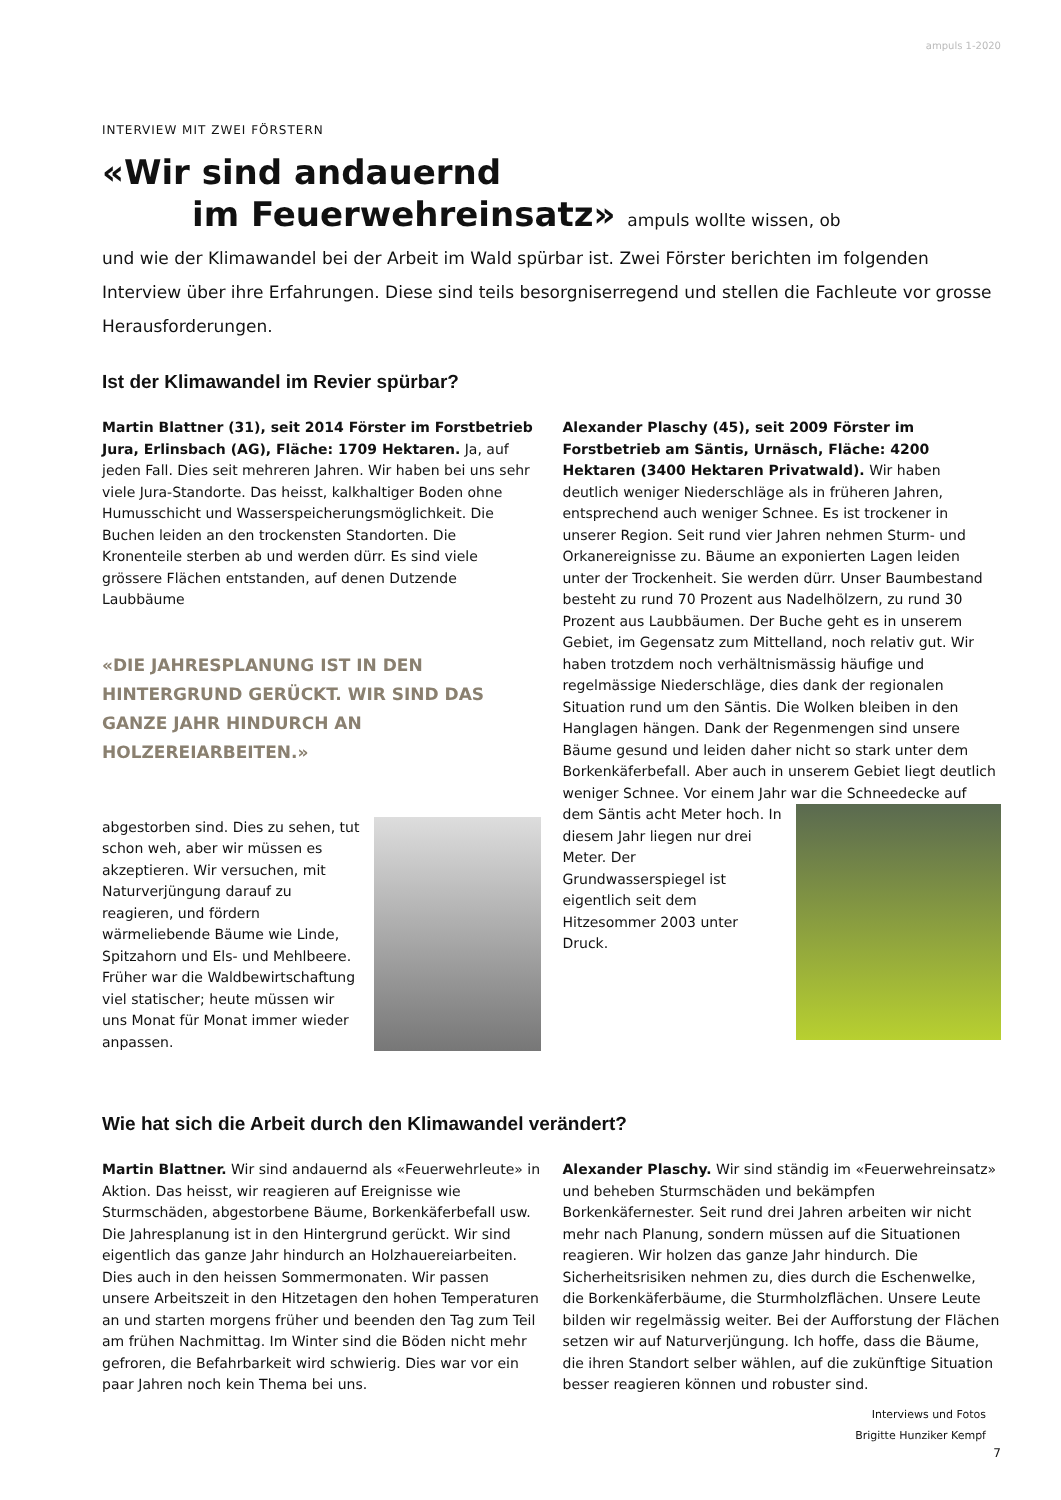ampuls 1-2020
INTERVIEW MIT ZWEI FÖRSTERN
«Wir sind andauernd
im Feuerwehreinsatz» ampuls wollte wissen, ob
und wie der Klimawandel bei der Arbeit im Wald spürbar ist. Zwei Förster berichten im folgenden Interview über ihre Erfahrungen. Diese sind teils besorgniserregend und stellen die Fachleute vor grosse Herausforderungen.
Ist der Klimawandel im Revier spürbar?
Martin Blattner (31), seit 2014 Förster im Forstbetrieb Jura, Erlinsbach (AG), Fläche: 1709 Hektaren. Ja, auf jeden Fall. Dies seit mehreren Jahren. Wir haben bei uns sehr viele Jura-Standorte. Das heisst, kalkhaltiger Boden ohne Humusschicht und Wasserspeicherungsmöglichkeit. Die Buchen leiden an den trockensten Standorten. Die Kronenteile sterben ab und werden dürr. Es sind viele grössere Flächen entstanden, auf denen Dutzende Laubbäume
«DIE JAHRESPLANUNG IST IN DEN HINTERGRUND GERÜCKT. WIR SIND DAS GANZE JAHR HINDURCH AN HOLZEREIARBEITEN.»
abgestorben sind. Dies zu sehen, tut schon weh, aber wir müssen es akzeptieren. Wir versuchen, mit Naturverjüngung darauf zu reagieren, und fördern wärmeliebende Bäume wie Linde, Spitzahorn und Els- und Mehlbeere. Früher war die Waldbewirtschaftung viel statischer; heute müssen wir uns Monat für Monat immer wieder anpassen.
Alexander Plaschy (45), seit 2009 Förster im Forstbetrieb am Säntis, Urnäsch, Fläche: 4200 Hektaren (3400 Hektaren Privatwald). Wir haben deutlich weniger Niederschläge als in früheren Jahren, entsprechend auch weniger Schnee. Es ist trockener in unserer Region. Seit rund vier Jahren nehmen Sturm- und Orkanereignisse zu. Bäume an exponierten Lagen leiden unter der Trockenheit. Sie werden dürr. Unser Baumbestand besteht zu rund 70 Prozent aus Nadelhölzern, zu rund 30 Prozent aus Laubbäumen. Der Buche geht es in unserem Gebiet, im Gegensatz zum Mittelland, noch relativ gut. Wir haben trotzdem noch verhältnismässig häufige und regelmässige Niederschläge, dies dank der regionalen Situation rund um den Säntis. Die Wolken bleiben in den Hanglagen hängen. Dank der Regenmengen sind unsere Bäume gesund und leiden daher nicht so stark unter dem Borkenkäferbefall. Aber auch in unserem Gebiet liegt deutlich weniger Schnee. Vor einem Jahr war
die Schneedecke auf dem Säntis acht Meter hoch. In diesem Jahr liegen nur drei Meter. Der Grundwasserspiegel ist eigentlich seit dem Hitzesommer 2003 unter Druck.
Wie hat sich die Arbeit durch den Klimawandel verändert?
Martin Blattner. Wir sind andauernd als «Feuerwehrleute» in Aktion. Das heisst, wir reagieren auf Ereignisse wie Sturmschäden, abgestorbene Bäume, Borkenkäferbefall usw. Die Jahresplanung ist in den Hintergrund gerückt. Wir sind eigentlich das ganze Jahr hindurch an Holzhauereiarbeiten. Dies auch in den heissen Sommermonaten. Wir passen unsere Arbeitszeit in den Hitzetagen den hohen Temperaturen an und starten morgens früher und beenden den Tag zum Teil am frühen Nachmittag. Im Winter sind die Böden nicht mehr gefroren, die Befahrbarkeit wird schwierig. Dies war vor ein paar Jahren noch kein Thema bei uns.
Alexander Plaschy. Wir sind ständig im «Feuerwehreinsatz» und beheben Sturmschäden und bekämpfen Borkenkäfernester. Seit rund drei Jahren arbeiten wir nicht mehr nach Planung, sondern müssen auf die Situationen reagieren. Wir holzen das ganze Jahr hindurch. Die Sicherheitsrisiken nehmen zu, dies durch die Eschenwelke, die Borkenkäferbäume, die Sturmholzflächen. Unsere Leute bilden wir regelmässig weiter. Bei der Aufforstung der Flächen setzen wir auf Naturverjüngung. Ich hoffe, dass die Bäume, die ihren Standort selber wählen, auf die zukünftige Situation besser reagieren können und robuster sind.
Interviews und Fotos
Brigitte Hunziker Kempf
7